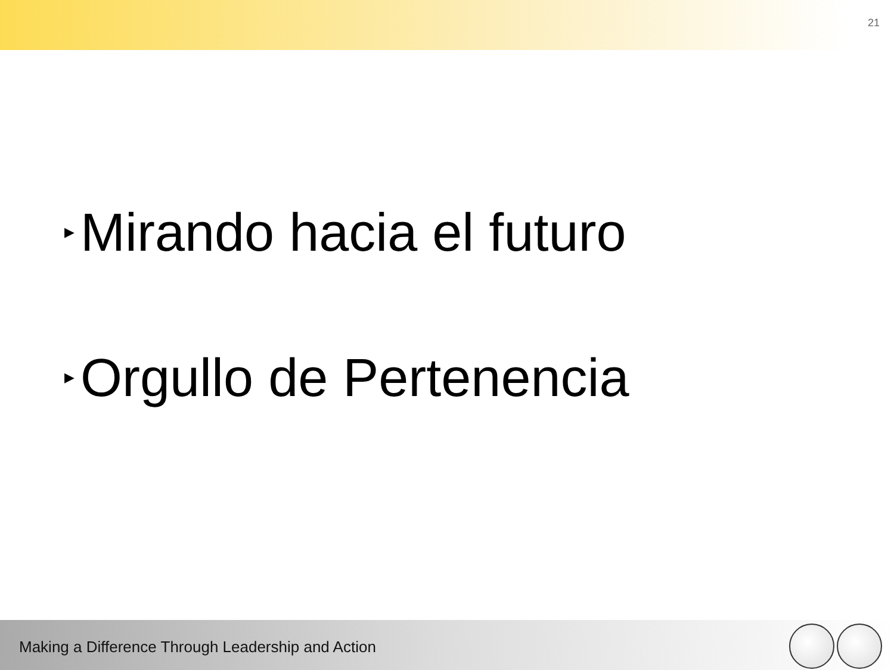21
▶ Mirando hacia el futuro
▶ Orgullo de Pertenencia
Making a Difference Through Leadership and Action